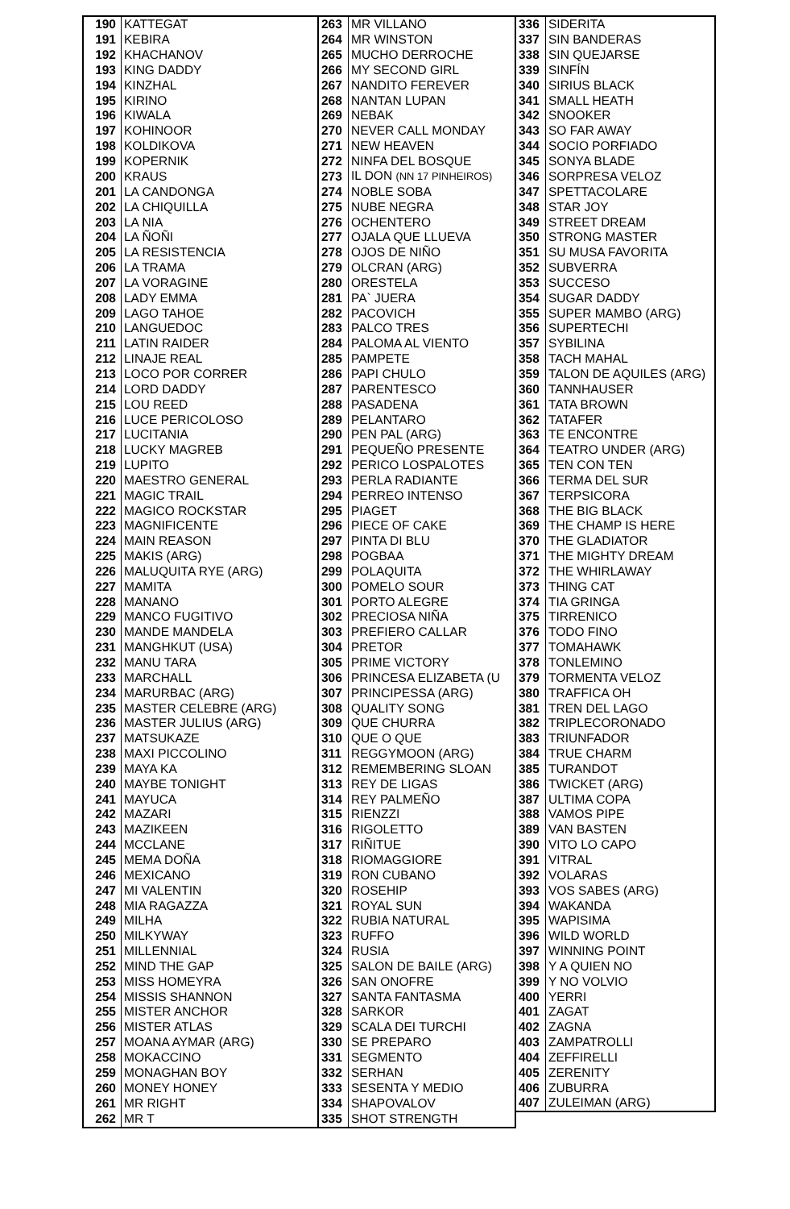| 190 | KATTEGAT | 263 | MR VILLANO | 336 | SIDERITA |
| 191 | KEBIRA | 264 | MR WINSTON | 337 | SIN BANDERAS |
| 192 | KHACHANOV | 265 | MUCHO DERROCHE | 338 | SIN QUEJARSE |
| 193 | KING DADDY | 266 | MY SECOND GIRL | 339 | SINFÍN |
| 194 | KINZHAL | 267 | NANDITO FEREVER | 340 | SIRIUS BLACK |
| 195 | KIRINO | 268 | NANTAN LUPAN | 341 | SMALL HEATH |
| 196 | KIWALA | 269 | NEBAK | 342 | SNOOKER |
| 197 | KOHINOOR | 270 | NEVER CALL MONDAY | 343 | SO FAR AWAY |
| 198 | KOLDIKOVA | 271 | NEW HEAVEN | 344 | SOCIO PORFIADO |
| 199 | KOPERNIK | 272 | NINFA DEL BOSQUE | 345 | SONYA BLADE |
| 200 | KRAUS | 273 | IL DON (NN 17 PINHEIROS) | 346 | SORPRESA VELOZ |
| 201 | LA CANDONGA | 274 | NOBLE SOBA | 347 | SPETTACOLARE |
| 202 | LA CHIQUILLA | 275 | NUBE NEGRA | 348 | STAR JOY |
| 203 | LA NIA | 276 | OCHENTERO | 349 | STREET DREAM |
| 204 | LA ÑOÑI | 277 | OJALA QUE LLUEVA | 350 | STRONG MASTER |
| 205 | LA RESISTENCIA | 278 | OJOS DE NIÑO | 351 | SU MUSA FAVORITA |
| 206 | LA TRAMA | 279 | OLCRAN (ARG) | 352 | SUBVERRA |
| 207 | LA VORAGINE | 280 | ORESTELA | 353 | SUCCESO |
| 208 | LADY EMMA | 281 | PA` JUERA | 354 | SUGAR DADDY |
| 209 | LAGO TAHOE | 282 | PACOVICH | 355 | SUPER MAMBO (ARG) |
| 210 | LANGUEDOC | 283 | PALCO TRES | 356 | SUPERTECHI |
| 211 | LATIN RAIDER | 284 | PALOMA AL VIENTO | 357 | SYBILINA |
| 212 | LINAJE REAL | 285 | PAMPETE | 358 | TACH MAHAL |
| 213 | LOCO POR CORRER | 286 | PAPI CHULO | 359 | TALON DE AQUILES (ARG) |
| 214 | LORD DADDY | 287 | PARENTESCO | 360 | TANNHAUSER |
| 215 | LOU REED | 288 | PASADENA | 361 | TATA BROWN |
| 216 | LUCE PERICOLOSO | 289 | PELANTARO | 362 | TATAFER |
| 217 | LUCITANIA | 290 | PEN PAL (ARG) | 363 | TE ENCONTRE |
| 218 | LUCKY MAGREB | 291 | PEQUEÑO PRESENTE | 364 | TEATRO UNDER (ARG) |
| 219 | LUPITO | 292 | PERICO LOSPALOTES | 365 | TEN CON TEN |
| 220 | MAESTRO GENERAL | 293 | PERLA RADIANTE | 366 | TERMA DEL SUR |
| 221 | MAGIC TRAIL | 294 | PERREO INTENSO | 367 | TERPSICORA |
| 222 | MAGICO ROCKSTAR | 295 | PIAGET | 368 | THE BIG BLACK |
| 223 | MAGNIFICENTE | 296 | PIECE OF CAKE | 369 | THE CHAMP IS HERE |
| 224 | MAIN REASON | 297 | PINTA DI BLU | 370 | THE GLADIATOR |
| 225 | MAKIS (ARG) | 298 | POGBAA | 371 | THE MIGHTY DREAM |
| 226 | MALUQUITA RYE (ARG) | 299 | POLAQUITA | 372 | THE WHIRLAWAY |
| 227 | MAMITA | 300 | POMELO SOUR | 373 | THING CAT |
| 228 | MANANO | 301 | PORTO ALEGRE | 374 | TIA GRINGA |
| 229 | MANCO FUGITIVO | 302 | PRECIOSA NIÑA | 375 | TIRRENICO |
| 230 | MANDE MANDELA | 303 | PREFIERO CALLAR | 376 | TODO FINO |
| 231 | MANGHKUT (USA) | 304 | PRETOR | 377 | TOMAHAWK |
| 232 | MANU TARA | 305 | PRIME VICTORY | 378 | TONLEMINO |
| 233 | MARCHALL | 306 | PRINCESA ELIZABETA (U | 379 | TORMENTA VELOZ |
| 234 | MARURBAC (ARG) | 307 | PRINCIPESSA (ARG) | 380 | TRAFFICA OH |
| 235 | MASTER CELEBRE (ARG) | 308 | QUALITY SONG | 381 | TREN DEL LAGO |
| 236 | MASTER JULIUS (ARG) | 309 | QUE CHURRA | 382 | TRIPLECORONADO |
| 237 | MATSUKAZE | 310 | QUE O QUE | 383 | TRIUNFADOR |
| 238 | MAXI PICCOLINO | 311 | REGGYMOON (ARG) | 384 | TRUE CHARM |
| 239 | MAYA KA | 312 | REMEMBERING SLOAN | 385 | TURANDOT |
| 240 | MAYBE TONIGHT | 313 | REY DE LIGAS | 386 | TWICKET (ARG) |
| 241 | MAYUCA | 314 | REY PALMEÑO | 387 | ULTIMA COPA |
| 242 | MAZARI | 315 | RIENZZI | 388 | VAMOS PIPE |
| 243 | MAZIKEEN | 316 | RIGOLETTO | 389 | VAN BASTEN |
| 244 | MCCLANE | 317 | RIÑITUE | 390 | VITO LO CAPO |
| 245 | MEMA DOÑA | 318 | RIOMAGGIORE | 391 | VITRAL |
| 246 | MEXICANO | 319 | RON CUBANO | 392 | VOLARAS |
| 247 | MI VALENTIN | 320 | ROSEHIP | 393 | VOS SABES (ARG) |
| 248 | MIA RAGAZZA | 321 | ROYAL SUN | 394 | WAKANDA |
| 249 | MILHA | 322 | RUBIA NATURAL | 395 | WAPISIMA |
| 250 | MILKYWAY | 323 | RUFFO | 396 | WILD WORLD |
| 251 | MILLENNIAL | 324 | RUSIA | 397 | WINNING POINT |
| 252 | MIND THE GAP | 325 | SALON DE BAILE (ARG) | 398 | Y A QUIEN NO |
| 253 | MISS HOMEYRA | 326 | SAN ONOFRE | 399 | Y NO VOLVIO |
| 254 | MISSIS SHANNON | 327 | SANTA FANTASMA | 400 | YERRI |
| 255 | MISTER ANCHOR | 328 | SARKOR | 401 | ZAGAT |
| 256 | MISTER ATLAS | 329 | SCALA DEI TURCHI | 402 | ZAGNA |
| 257 | MOANA AYMAR (ARG) | 330 | SE PREPARO | 403 | ZAMPATROLLI |
| 258 | MOKACCINO | 331 | SEGMENTO | 404 | ZEFFIRELLI |
| 259 | MONAGHAN BOY | 332 | SERHAN | 405 | ZERENITY |
| 260 | MONEY HONEY | 333 | SESENTA Y MEDIO | 406 | ZUBURRA |
| 261 | MR RIGHT | 334 | SHAPOVALOV | 407 | ZULEIMAN (ARG) |
| 262 | MR T | 335 | SHOT STRENGTH | | |